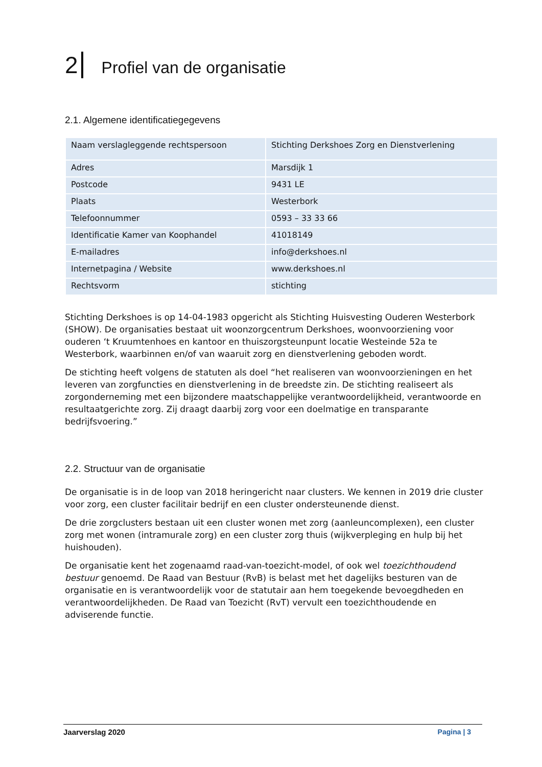2 Profiel van de organisatie
2.1. Algemene identificatiegegevens
| Naam verslagleggende rechtspersoon | Stichting Derkshoes Zorg en Dienstverlening |
| Adres | Marsdijk 1 |
| Postcode | 9431 LE |
| Plaats | Westerbork |
| Telefoonnummer | 0593 – 33 33 66 |
| Identificatie Kamer van Koophandel | 41018149 |
| E-mailadres | info@derkshoes.nl |
| Internetpagina / Website | www.derkshoes.nl |
| Rechtsvorm | stichting |
Stichting Derkshoes is op 14-04-1983 opgericht als Stichting Huisvesting Ouderen Westerbork (SHOW). De organisaties bestaat uit woonzorgcentrum Derkshoes, woonvoorziening voor ouderen ‘t Kruumtenhoes en kantoor en thuiszorgsteunpunt locatie Westeinde 52a te Westerbork, waarbinnen en/of van waaruit zorg en dienstverlening geboden wordt.
De stichting heeft volgens de statuten als doel “het realiseren van woonvoorzieningen en het leveren van zorgfuncties en dienstverlening in de breedste zin. De stichting realiseert als zorgonderneming met een bijzondere maatschappelijke verantwoordelijkheid, verantwoorde en resultaatgerichte zorg. Zij draagt daarbij zorg voor een doelmatige en transparante bedrijfsvoering.”
2.2. Structuur van de organisatie
De organisatie is in de loop van 2018 heringericht naar clusters. We kennen in 2019 drie cluster voor zorg, een cluster facilitair bedrijf en een cluster ondersteunende dienst.
De drie zorgclusters bestaan uit een cluster wonen met zorg (aanleuncomplexen), een cluster zorg met wonen (intramurale zorg) en een cluster zorg thuis (wijkverpleging en hulp bij het huishouden).
De organisatie kent het zogenaamd raad-van-toezicht-model, of ook wel toezichthoudend bestuur genoemd. De Raad van Bestuur (RvB) is belast met het dagelijks besturen van de organisatie en is verantwoordelijk voor de statutair aan hem toegekende bevoegdheden en verantwoordelijkheden. De Raad van Toezicht (RvT) vervult een toezichthoudende en adviserende functie.
Jaarverslag 2020 Pagina | 3